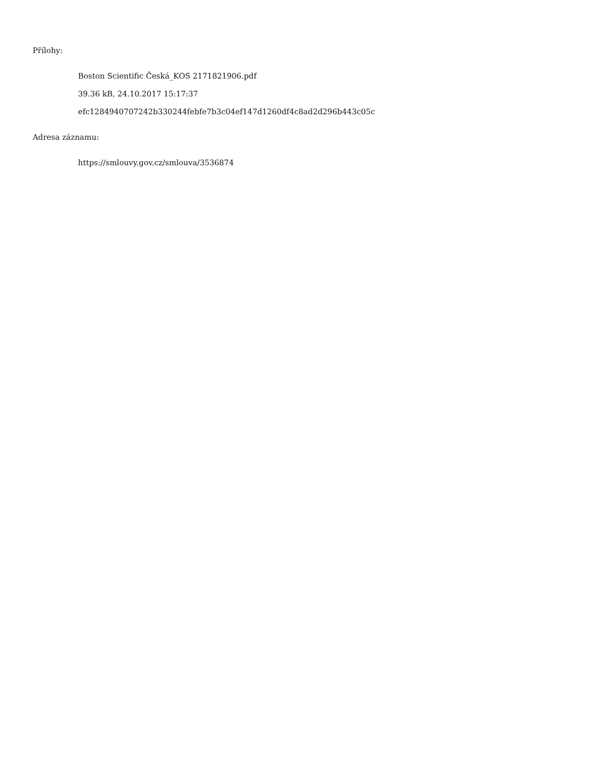Přílohy:
Boston Scientific Česká_KOS 2171821906.pdf
39.36 kB, 24.10.2017 15:17:37
efc1284940707242b330244febfe7b3c04ef147d1260df4c8ad2d296b443c05c
Adresa záznamu:
https://smlouvy.gov.cz/smlouva/3536874